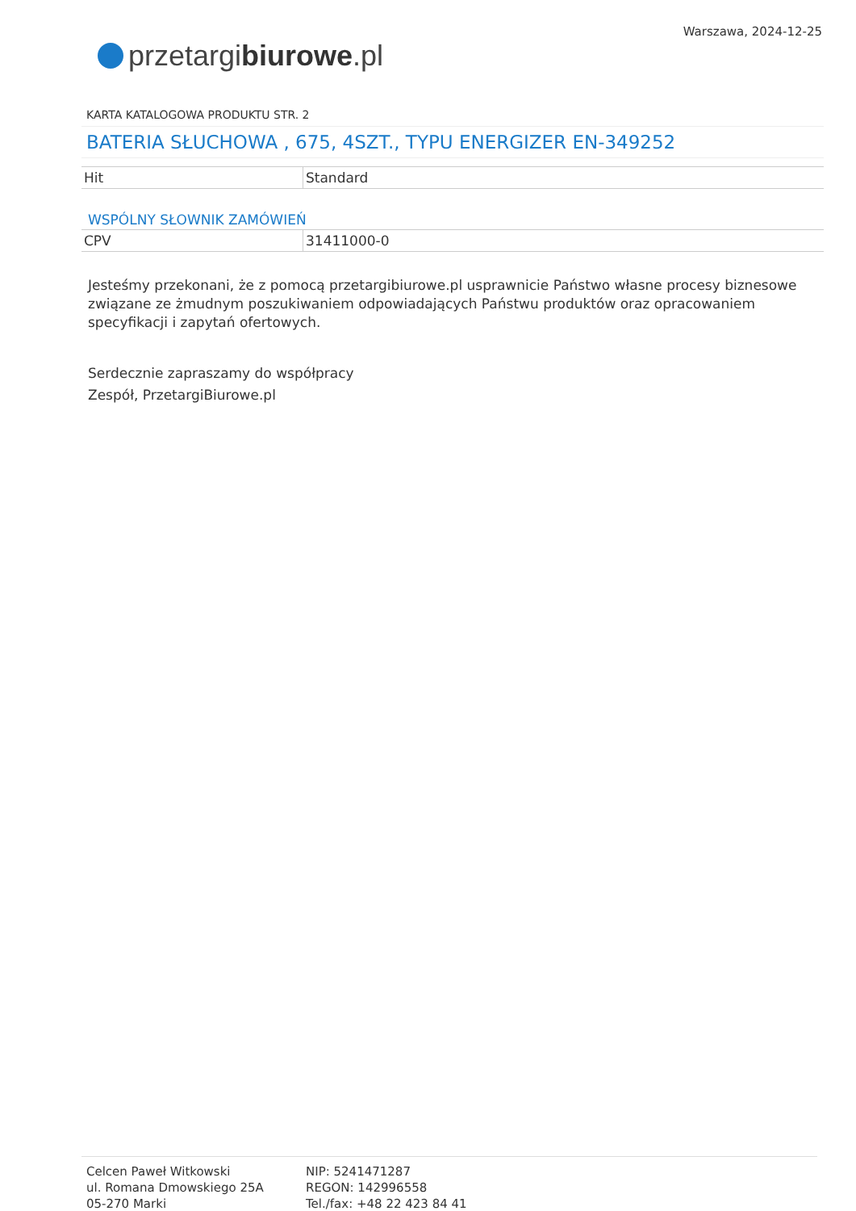przetargi biurowe.pl
Warszawa, 2024-12-25
KARTA KATALOGOWA PRODUKTU STR. 2
BATERIA SŁUCHOWA , 675, 4SZT., TYPU ENERGIZER EN-349252
| Hit | Standard |
WSPÓLNY SŁOWNIK ZAMÓWIEŃ
| CPV | 31411000-0 |
Jesteśmy przekonani, że z pomocą przetargibiurowe.pl usprawnicie Państwo własne procesy biznesowe związane ze żmudnym poszukiwaniem odpowiadających Państwu produktów oraz opracowaniem specyfikacji i zapytań ofertowych.
Serdecznie zapraszamy do współpracy
Zespół, PrzetargiBiurowe.pl
Celcen Paweł Witkowski
ul. Romana Dmowskiego 25A
05-270 Marki
NIP: 5241471287
REGON: 142996558
Tel./fax: +48 22 423 84 41